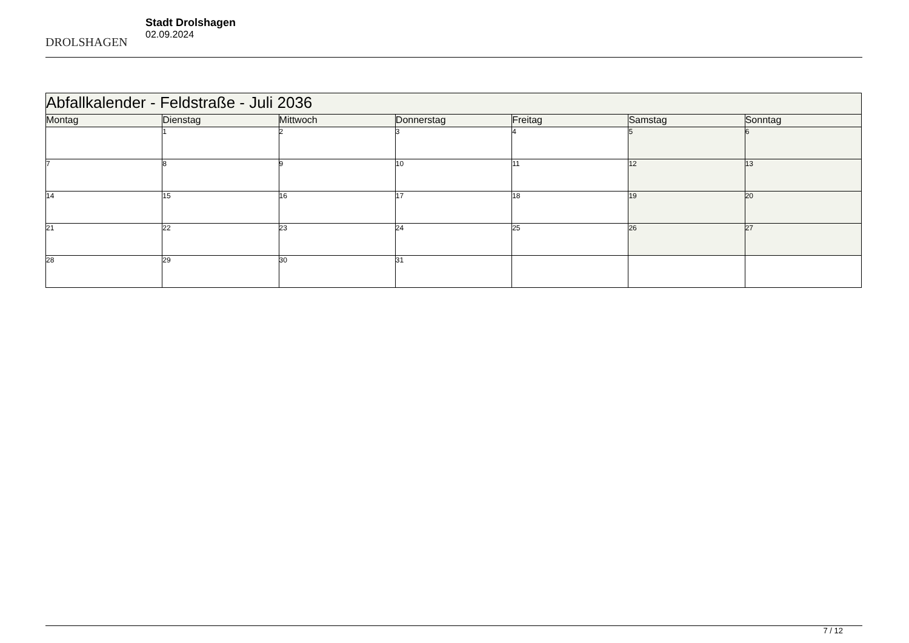DROLSHAGEN
Stadt Drolshagen
02.09.2024
| Abfallkalender - Feldstraße - Juli 2036 | | | | | | |
| Montag | Dienstag | Mittwoch | Donnerstag | Freitag | Samstag | Sonntag |
| | 1 | 2 | 3 | 4 | 5 | 6 |
| 7 | 8 | 9 | 10 | 11 | 12 | 13 |
| 14 | 15 | 16 | 17 | 18 | 19 | 20 |
| 21 | 22 | 23 | 24 | 25 | 26 | 27 |
| 28 | 29 | 30 | 31 | | | |
7 / 12